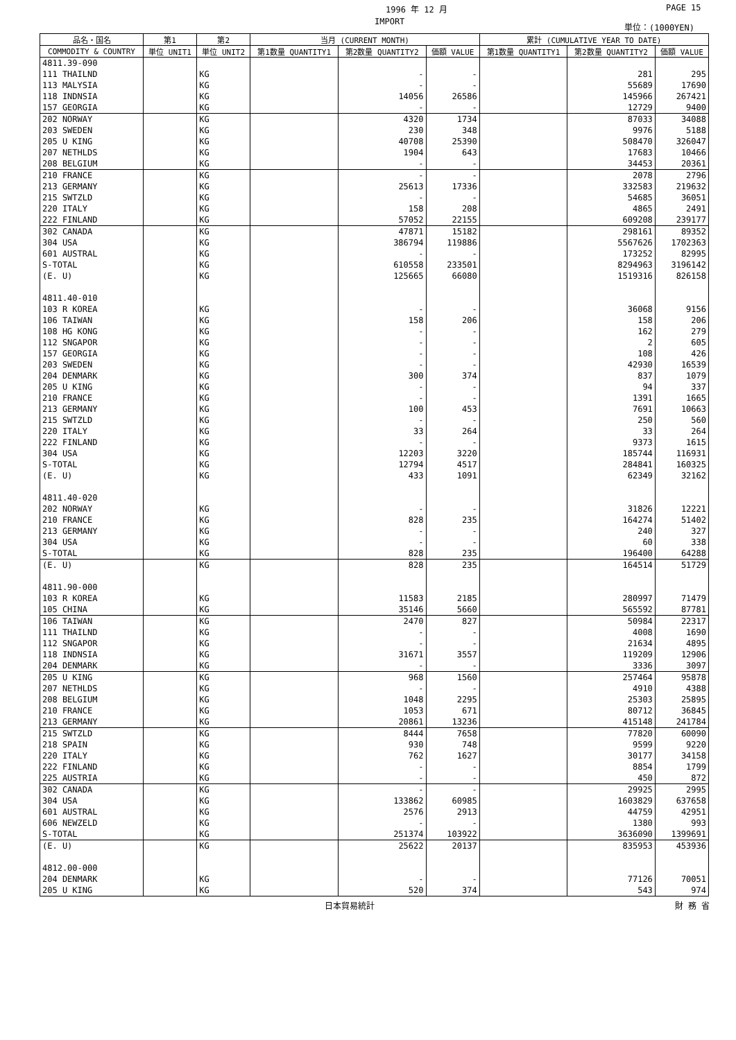1996 年 12 月 PAGE 15
IMPORT 単位：(1000YEN)
| 品名・国名 | 第1 | 第2 | 当月 (CURRENT MONTH) | | | 累計 (CUMULATIVE YEAR TO DATE) | | |
| --- | --- | --- | --- | --- | --- | --- | --- | --- |
| COMMODITY & COUNTRY | 単位 UNIT1 | 単位 UNIT2 | 第1数量 QUANTITY1 | 第2数量 QUANTITY2 | 価額 VALUE | 第1数量 QUANTITY1 | 第2数量 QUANTITY2 | 価額 VALUE |
| 4811.39-090 | | | | | | | | |
| 111 THAILND | | KG | | - | - | | 281 | 295 |
| 113 MALYSIA | | KG | | - | - | | 55689 | 17690 |
| 118 INDNSIA | | KG | | 14056 | 26586 | | 145966 | 267421 |
| 157 GEORGIA | | KG | | - | - | | 12729 | 9400 |
| 202 NORWAY | | KG | | 4320 | 1734 | | 87033 | 34088 |
| 203 SWEDEN | | KG | | 230 | 348 | | 9976 | 5188 |
| 205 U KING | | KG | | 40708 | 25390 | | 508470 | 326047 |
| 207 NETHLDS | | KG | | 1904 | 643 | | 17683 | 10466 |
| 208 BELGIUM | | KG | | - | - | | 34453 | 20361 |
| 210 FRANCE | | KG | | - | - | | 2078 | 2796 |
| 213 GERMANY | | KG | | 25613 | 17336 | | 332583 | 219632 |
| 215 SWTZLD | | KG | | - | - | | 54685 | 36051 |
| 220 ITALY | | KG | | 158 | 208 | | 4865 | 2491 |
| 222 FINLAND | | KG | | 57052 | 22155 | | 609208 | 239177 |
| 302 CANADA | | KG | | 47871 | 15182 | | 298161 | 89352 |
| 304 USA | | KG | | 386794 | 119886 | | 5567626 | 1702363 |
| 601 AUSTRAL | | KG | | - | - | | 173252 | 82995 |
| S-TOTAL | | KG | | 610558 | 233501 | | 8294963 | 3196142 |
| (E. U) | | KG | | 125665 | 66080 | | 1519316 | 826158 |
| 4811.40-010 | | | | | | | | |
| 103 R KOREA | | KG | | - | - | | 36068 | 9156 |
| 106 TAIWAN | | KG | | 158 | 206 | | 158 | 206 |
| 108 HG KONG | | KG | | - | - | | 162 | 279 |
| 112 SNGAPOR | | KG | | - | - | | 2 | 605 |
| 157 GEORGIA | | KG | | - | - | | 108 | 426 |
| 203 SWEDEN | | KG | | - | - | | 42930 | 16539 |
| 204 DENMARK | | KG | | 300 | 374 | | 837 | 1079 |
| 205 U KING | | KG | | - | - | | 94 | 337 |
| 210 FRANCE | | KG | | - | - | | 1391 | 1665 |
| 213 GERMANY | | KG | | 100 | 453 | | 7691 | 10663 |
| 215 SWTZLD | | KG | | - | - | | 250 | 560 |
| 220 ITALY | | KG | | 33 | 264 | | 33 | 264 |
| 222 FINLAND | | KG | | - | - | | 9373 | 1615 |
| 304 USA | | KG | | 12203 | 3220 | | 185744 | 116931 |
| S-TOTAL | | KG | | 12794 | 4517 | | 284841 | 160325 |
| (E. U) | | KG | | 433 | 1091 | | 62349 | 32162 |
| 4811.40-020 | | | | | | | | |
| 202 NORWAY | | KG | | - | - | | 31826 | 12221 |
| 210 FRANCE | | KG | | 828 | 235 | | 164274 | 51402 |
| 213 GERMANY | | KG | | - | - | | 240 | 327 |
| 304 USA | | KG | | - | - | | 60 | 338 |
| S-TOTAL | | KG | | 828 | 235 | | 196400 | 64288 |
| (E. U) | | KG | | 828 | 235 | | 164514 | 51729 |
| 4811.90-000 | | | | | | | | |
| 103 R KOREA | | KG | | 11583 | 2185 | | 280997 | 71479 |
| 105 CHINA | | KG | | 35146 | 5660 | | 565592 | 87781 |
| 106 TAIWAN | | KG | | 2470 | 827 | | 50984 | 22317 |
| 111 THAILND | | KG | | - | - | | 4008 | 1690 |
| 112 SNGAPOR | | KG | | - | - | | 21634 | 4895 |
| 118 INDNSIA | | KG | | 31671 | 3557 | | 119209 | 12906 |
| 204 DENMARK | | KG | | - | - | | 3336 | 3097 |
| 205 U KING | | KG | | 968 | 1560 | | 257464 | 95878 |
| 207 NETHLDS | | KG | | - | - | | 4910 | 4388 |
| 208 BELGIUM | | KG | | 1048 | 2295 | | 25303 | 25895 |
| 210 FRANCE | | KG | | 1053 | 671 | | 80712 | 36845 |
| 213 GERMANY | | KG | | 20861 | 13236 | | 415148 | 241784 |
| 215 SWTZLD | | KG | | 8444 | 7658 | | 77820 | 60090 |
| 218 SPAIN | | KG | | 930 | 748 | | 9599 | 9220 |
| 220 ITALY | | KG | | 762 | 1627 | | 30177 | 34158 |
| 222 FINLAND | | KG | | - | - | | 8854 | 1799 |
| 225 AUSTRIA | | KG | | - | - | | 450 | 872 |
| 302 CANADA | | KG | | - | - | | 29925 | 2995 |
| 304 USA | | KG | | 133862 | 60985 | | 1603829 | 637658 |
| 601 AUSTRAL | | KG | | 2576 | 2913 | | 44759 | 42951 |
| 606 NEWZELD | | KG | | - | - | | 1380 | 993 |
| S-TOTAL | | KG | | 251374 | 103922 | | 3636090 | 1399691 |
| (E. U) | | KG | | 25622 | 20137 | | 835953 | 453936 |
| 4812.00-000 | | | | | | | | |
| 204 DENMARK | | KG | | - | - | | 77126 | 70051 |
| 205 U KING | | KG | | 520 | 374 | | 543 | 974 |
日本貿易統計 財 務 省